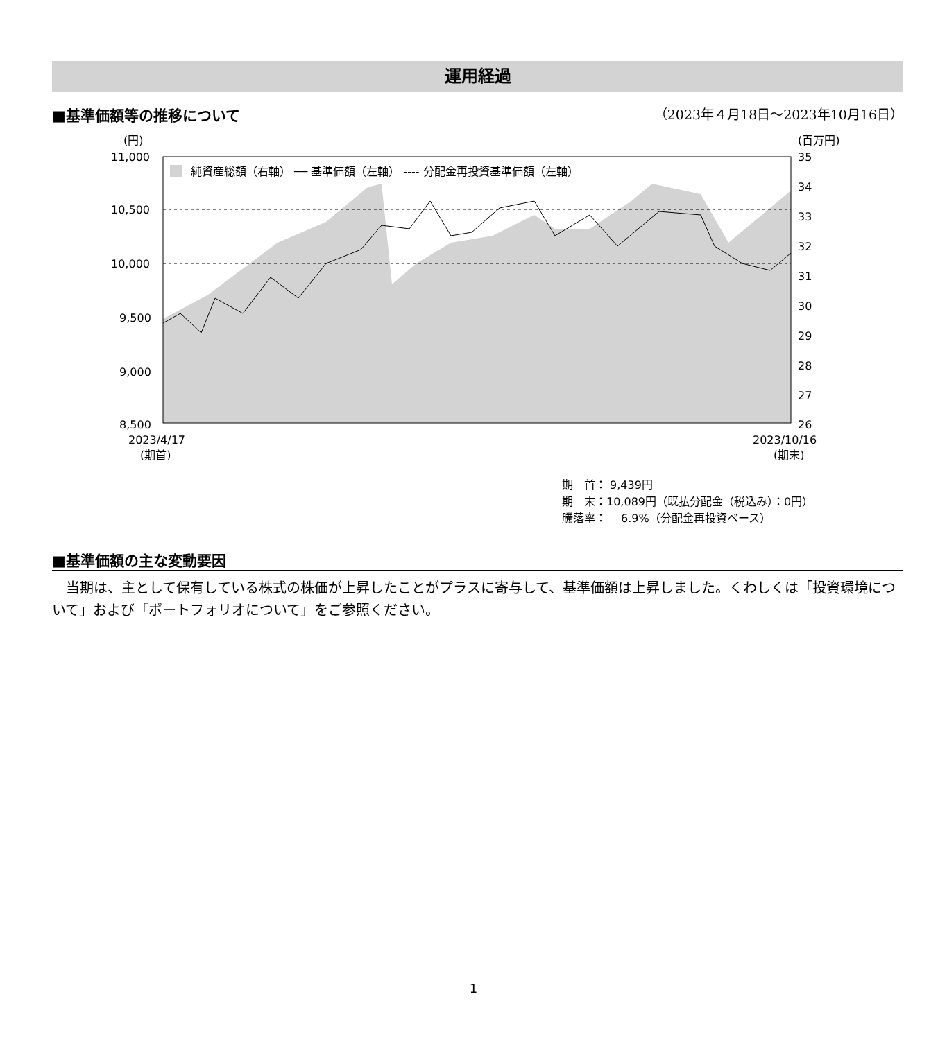運用経過
■基準価額等の推移について （2023年４月18日～2023年10月16日）
(円)
(百万円)
11,000
10,500
10,000
9,500
9,000
8,500
35
34
33
32
31
30
29
28
27
26
純資産総額（右軸） ── 基準価額（左軸） ---- 分配金再投資基準価額（左軸）
2023/4/17
(期首)
2023/10/16
(期末)
期　首： 9,439円
期　末：10,089円（既払分配金（税込み）：0円）
騰落率：　 6.9%（分配金再投資ベース）
■基準価額の主な変動要因
当期は、主として保有している株式の株価が上昇したことがプラスに寄与して、基準価額は上昇しました。くわしくは「投資環境について」および「ポートフォリオについて」をご参照ください。
1